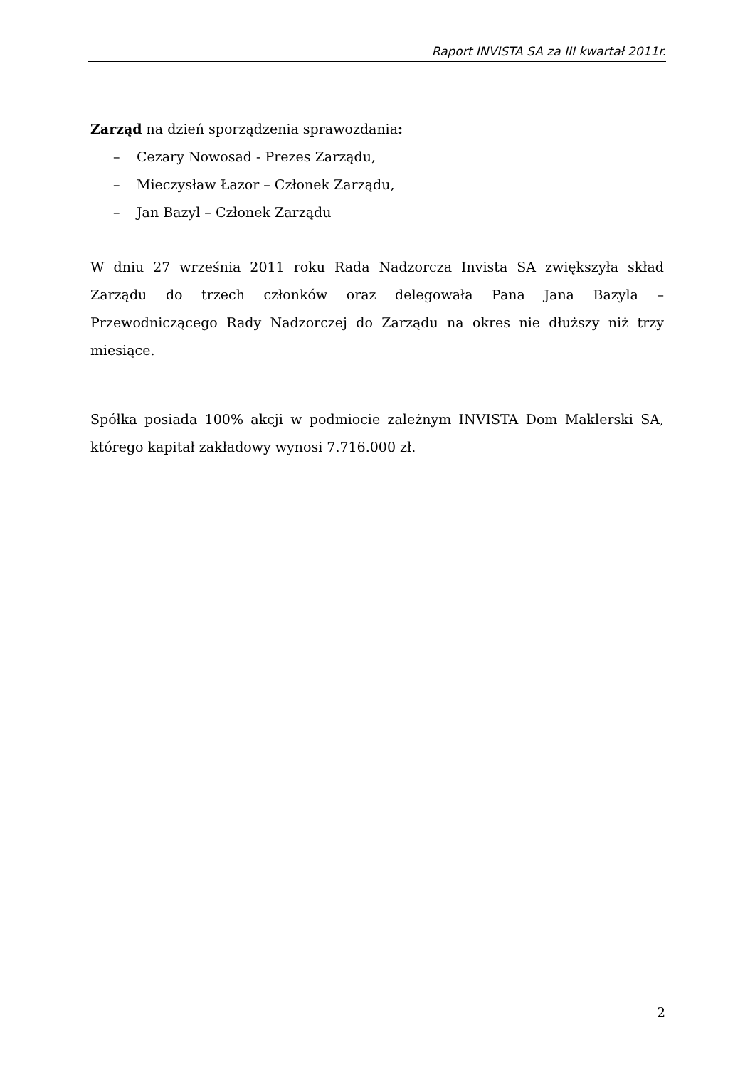Raport INVISTA SA za III kwartał 2011r.
Zarząd na dzień sporządzenia sprawozdania:
– Cezary Nowosad - Prezes Zarządu,
– Mieczysław Łazor – Członek Zarządu,
– Jan Bazyl – Członek Zarządu
W dniu 27 września 2011 roku Rada Nadzorcza Invista SA zwiększyła skład Zarządu do trzech członków oraz delegowała Pana Jana Bazyla – Przewodniczącego Rady Nadzorczej do Zarządu na okres nie dłuższy niż trzy miesiące.
Spółka posiada 100% akcji w podmiocie zależnym INVISTA Dom Maklerski SA, którego kapitał zakładowy wynosi 7.716.000 zł.
2